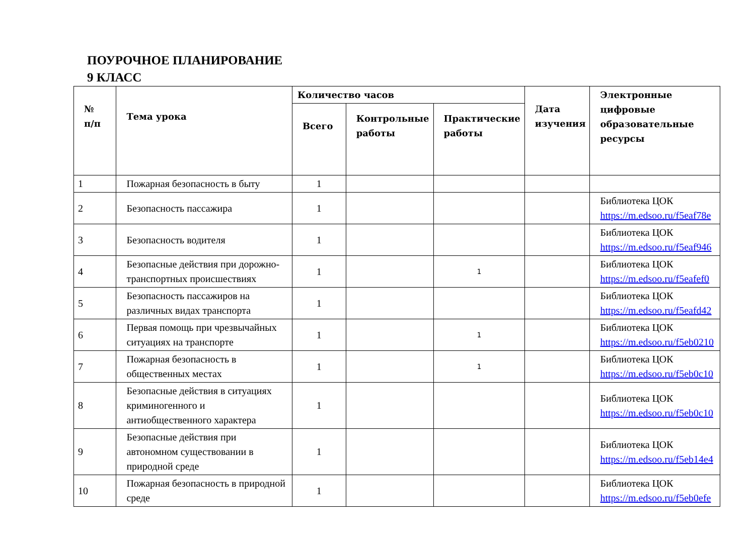ПОУРОЧНОЕ ПЛАНИРОВАНИЕ
9 КЛАСС
| № п/п | Тема урока | Количество часов | | | Дата изучения | Электронные цифровые образовательные ресурсы |
| --- | --- | --- | --- | --- | --- | --- |
| | | Всего | Контрольные работы | Практические работы | | |
| 1 | Пожарная безопасность в быту | 1 | | | | |
| 2 | Безопасность пассажира | 1 | | | | Библиотека ЦОК https://m.edsoo.ru/f5eaf78e |
| 3 | Безопасность водителя | 1 | | | | Библиотека ЦОК https://m.edsoo.ru/f5eaf946 |
| 4 | Безопасные действия при дорожно-транспортных происшествиях | 1 | | 1 | | Библиотека ЦОК https://m.edsoo.ru/f5eafef0 |
| 5 | Безопасность пассажиров на различных видах транспорта | 1 | | | | Библиотека ЦОК https://m.edsoo.ru/f5eafd42 |
| 6 | Первая помощь при чрезвычайных ситуациях на транспорте | 1 | | 1 | | Библиотека ЦОК https://m.edsoo.ru/f5eb0210 |
| 7 | Пожарная безопасность в общественных местах | 1 | | 1 | | Библиотека ЦОК https://m.edsoo.ru/f5eb0c10 |
| 8 | Безопасные действия в ситуациях криминогенного и антиобщественного характера | 1 | | | | Библиотека ЦОК https://m.edsoo.ru/f5eb0c10 |
| 9 | Безопасные действия при автономном существовании в природной среде | 1 | | | | Библиотека ЦОК https://m.edsoo.ru/f5eb14e4 |
| 10 | Пожарная безопасность в природной среде | 1 | | | | Библиотека ЦОК https://m.edsoo.ru/f5eb0efe |